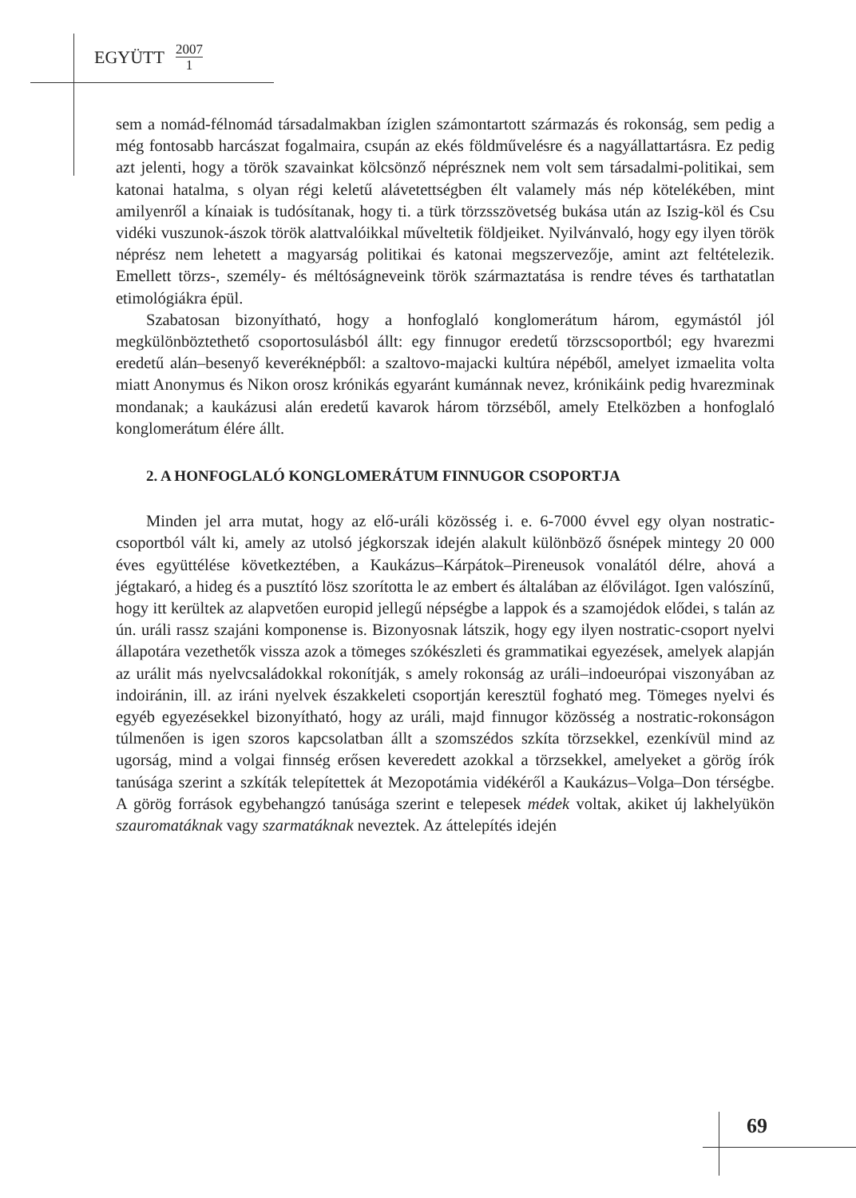EGYÜTT 2007 1
sem a nomád-félnomád társadalmakban íziglen számontartott származás és rokonság, sem pedig a még fontosabb harcászat fogalmaira, csupán az ekés földművelésre és a nagyállattartásra. Ez pedig azt jelenti, hogy a török szavainkat kölcsönző néprésznek nem volt sem társadalmi-politikai, sem katonai hatalma, s olyan régi keletű alávetettségben élt valamely más nép kötelékében, mint amilyenről a kínaiak is tudósítanak, hogy ti. a türk törzsszövetség bukása után az Iszig-köl és Csu vidéki vuszunok-ászok török alattvalóikkal műveltetik földjeiket. Nyilvánvaló, hogy egy ilyen török néprész nem lehetett a magyarság politikai és katonai megszervezője, amint azt feltételezik. Emellett törzs-, személy- és méltóságneveink török származtatása is rendre téves és tarthatatlan etimológiákra épül.
Szabatosan bizonyítható, hogy a honfoglaló konglomerátum három, egymástól jól megkülönböztethető csoportosulásból állt: egy finnugor eredetű törzscsoportból; egy hvarezmi eredetű alán–besenyő keveréknépből: a szaltovo-majacki kultúra népéből, amelyet izmaelita volta miatt Anonymus és Nikon orosz krónikás egyaránt kumánnak nevez, krónikáink pedig hvarezminak mondanak; a kaukázusi alán eredetű kavarok három törzséből, amely Etelközben a honfoglaló konglomerátum élére állt.
2. A HONFOGLALÓ KONGLOMERÁTUM FINNUGOR CSOPORTJA
Minden jel arra mutat, hogy az elő-uráli közösség i. e. 6-7000 évvel egy olyan nostratic-csoportból vált ki, amely az utolsó jégkorszak idején alakult különböző ősnépek mintegy 20 000 éves együttélése következtében, a Kaukázus–Kárpátok–Pireneusok vonalától délre, ahová a jégtakaró, a hideg és a pusztító lösz szorította le az embert és általában az élővilágot. Igen valószínű, hogy itt kerültek az alapvetően europid jellegű népségbe a lappok és a szamojédok elődei, s talán az ún. uráli rassz szajáni komponense is. Bizonyosnak látszik, hogy egy ilyen nostratic-csoport nyelvi állapotára vezethetők vissza azok a tömeges szókészleti és grammatikai egyezések, amelyek alapján az urálit más nyelvcsaládokkal rokonítják, s amely rokonság az uráli–indoeurópai viszonyában az indoiránin, ill. az iráni nyelvek északkeleti csoportján keresztül fogható meg. Tömeges nyelvi és egyéb egyezésekkel bizonyítható, hogy az uráli, majd finnugor közösség a nostratic-rokonságon túlmenően is igen szoros kapcsolatban állt a szomszédos szkíta törzsekkel, ezenkívül mind az ugorság, mind a volgai finnség erősen keveredett azokkal a törzsekkel, amelyeket a görög írók tanúsága szerint a szkíták telepítettek át Mezopotámia vidékéről a Kaukázus–Volga–Don térségbe. A görög források egybehangzó tanúsága szerint e telepesek médek voltak, akiket új lakhelyükön szauromatáknak vagy szarmatáknak neveztek. Az áttelepítés idején
69